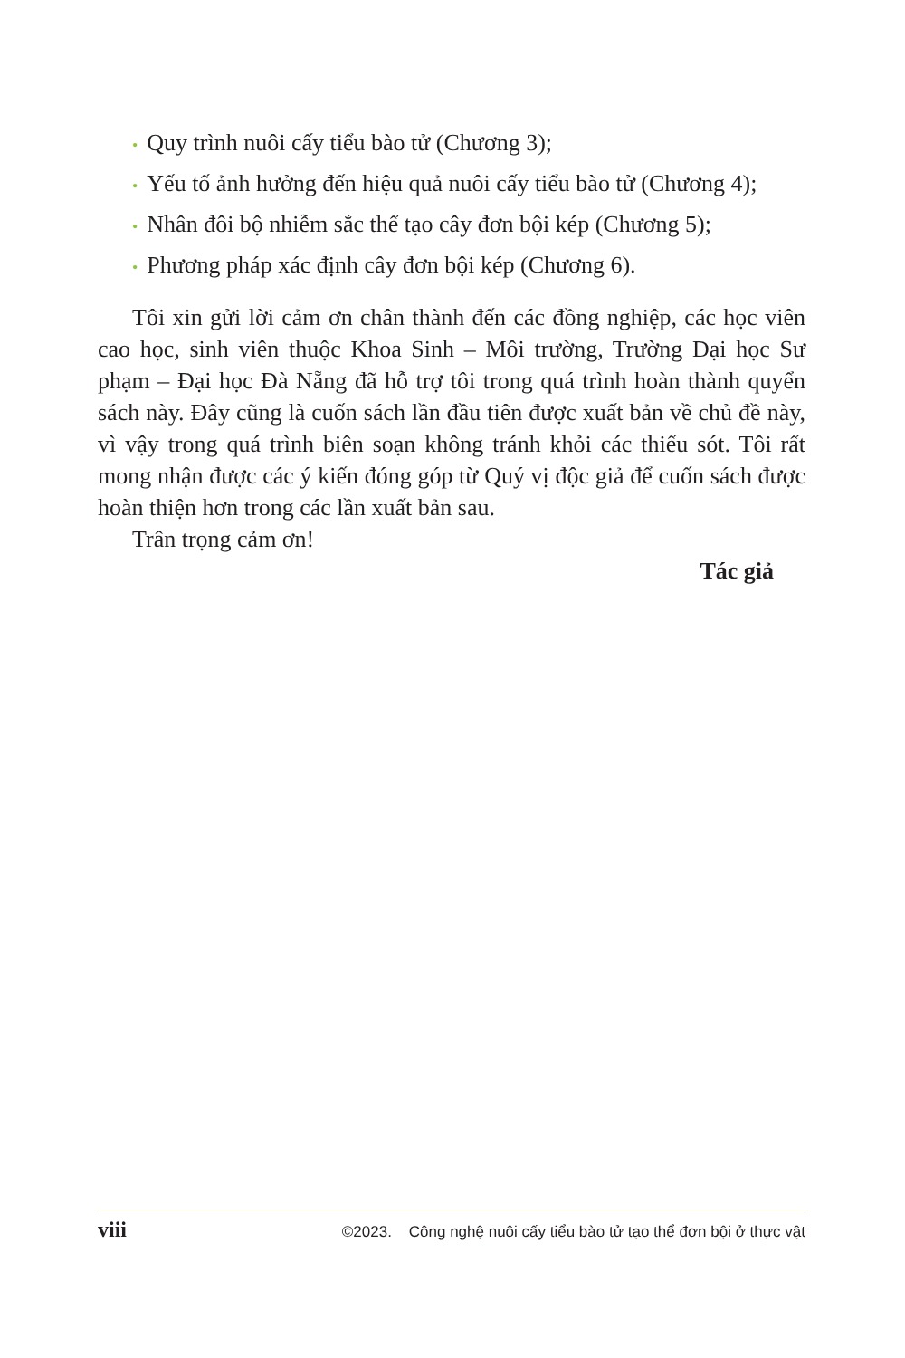• Quy trình nuôi cấy tiểu bào tử (Chương 3);
• Yếu tố ảnh hưởng đến hiệu quả nuôi cấy tiểu bào tử (Chương 4);
• Nhân đôi bộ nhiễm sắc thể tạo cây đơn bội kép (Chương 5);
• Phương pháp xác định cây đơn bội kép (Chương 6).
Tôi xin gửi lời cảm ơn chân thành đến các đồng nghiệp, các học viên cao học, sinh viên thuộc Khoa Sinh – Môi trường, Trường Đại học Sư phạm – Đại học Đà Nẵng đã hỗ trợ tôi trong quá trình hoàn thành quyển sách này. Đây cũng là cuốn sách lần đầu tiên được xuất bản về chủ đề này, vì vậy trong quá trình biên soạn không tránh khỏi các thiếu sót. Tôi rất mong nhận được các ý kiến đóng góp từ Quý vị độc giả để cuốn sách được hoàn thiện hơn trong các lần xuất bản sau.
Trân trọng cảm ơn!
Tác giả
viii ©2023. Công nghệ nuôi cấy tiểu bào tử tạo thể đơn bội ở thực vật